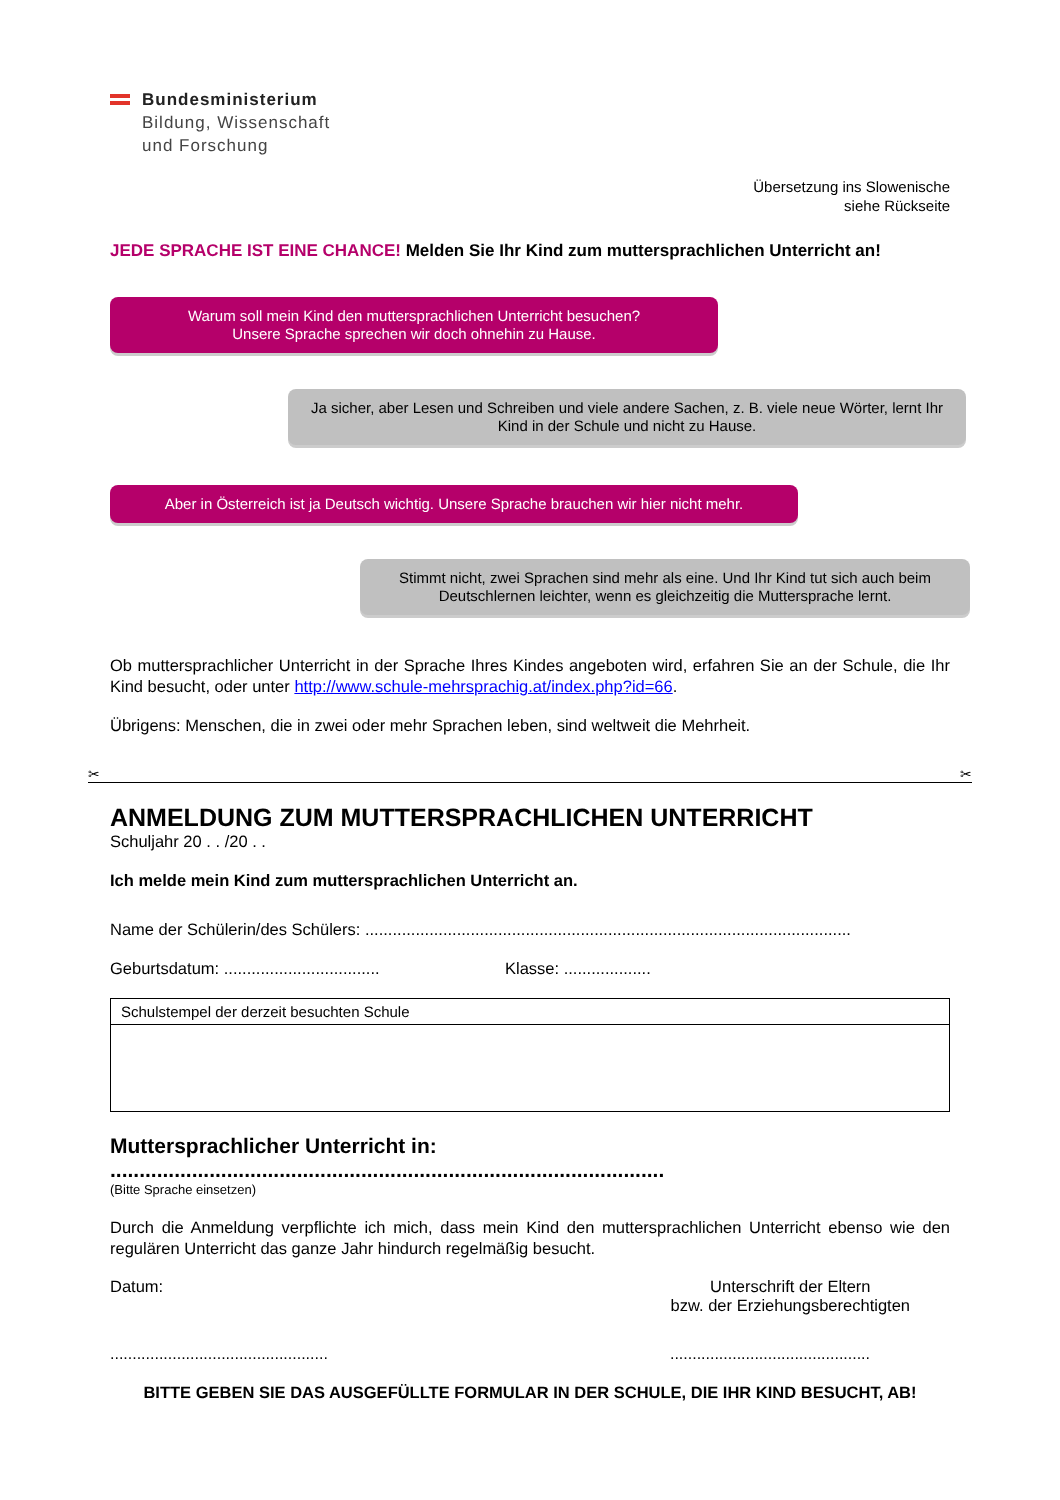Bundesministerium
Bildung, Wissenschaft
und Forschung
Übersetzung ins Slowenische
siehe Rückseite
JEDE SPRACHE IST EINE CHANCE! Melden Sie Ihr Kind zum muttersprachlichen Unterricht an!
Warum soll mein Kind den muttersprachlichen Unterricht besuchen?
Unsere Sprache sprechen wir doch ohnehin zu Hause.
Ja sicher, aber Lesen und Schreiben und viele andere Sachen, z. B. viele neue Wörter, lernt Ihr Kind in der Schule und nicht zu Hause.
Aber in Österreich ist ja Deutsch wichtig. Unsere Sprache brauchen wir hier nicht mehr.
Stimmt nicht, zwei Sprachen sind mehr als eine. Und Ihr Kind tut sich auch beim Deutschlernen leichter, wenn es gleichzeitig die Muttersprache lernt.
Ob muttersprachlicher Unterricht in der Sprache Ihres Kindes angeboten wird, erfahren Sie an der Schule, die Ihr Kind besucht, oder unter http://www.schule-mehrsprachig.at/index.php?id=66.
Übrigens: Menschen, die in zwei oder mehr Sprachen leben, sind weltweit die Mehrheit.
✂ ✂
ANMELDUNG ZUM MUTTERSPRACHLICHEN UNTERRICHT
Schuljahr 20 . . /20 . .
Ich melde mein Kind zum muttersprachlichen Unterricht an.
Name der Schülerin/des Schülers: ..........................................................................................................
Geburtsdatum: .................................. Klasse: ...................
Schulstempel der derzeit besuchten Schule
Muttersprachlicher Unterricht in: ...............................................................................................
(Bitte Sprache einsetzen)
Durch die Anmeldung verpflichte ich mich, dass mein Kind den muttersprachlichen Unterricht ebenso wie den regulären Unterricht das ganze Jahr hindurch regelmäßig besucht.
Datum: Unterschrift der Eltern
bzw. der Erziehungsberechtigten
..............................................................................................
BITTE GEBEN SIE DAS AUSGEFÜLLTE FORMULAR IN DER SCHULE, DIE IHR KIND BESUCHT, AB!